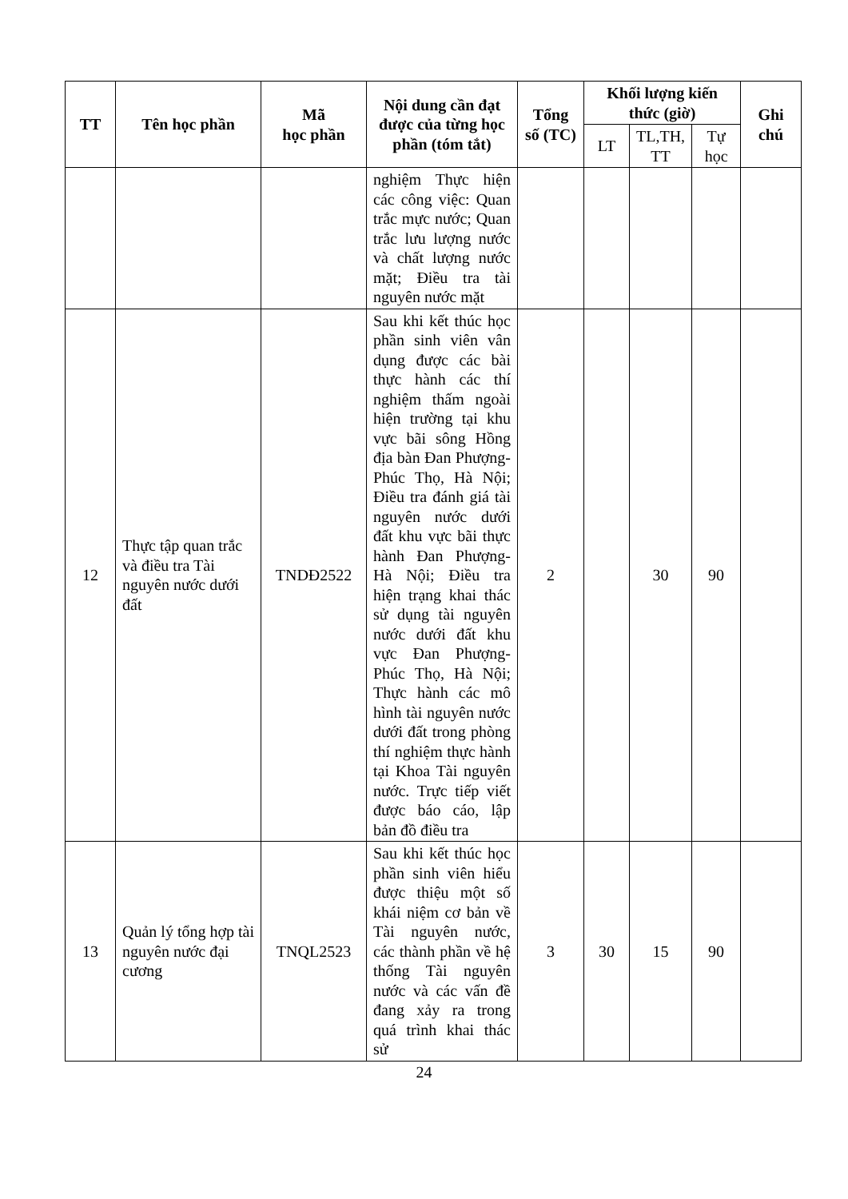| TT | Tên học phần | Mã học phần | Nội dung cần đạt được của từng học phần (tóm tắt) | Tổng số (TC) | Khối lượng kiến thức (giờ) | | | Ghi chú |
| --- | --- | --- | --- | --- | --- | --- | --- | --- |
| | | | | | LT | TL,TH, TT | Tự học | |
| | | | nghiệm Thực hiện các công việc: Quan trắc mực nước; Quan trắc lưu lượng nước và chất lượng nước mặt; Điều tra tài nguyên nước mặt | | | | | |
| 12 | Thực tập quan trắc và điều tra Tài nguyên nước dưới đất | TNDĐ2522 | Sau khi kết thúc học phần sinh viên vân dụng được các bài thực hành các thí nghiệm thấm ngoài hiện trường tại khu vực bãi sông Hồng địa bàn Đan Phượng- Phúc Thọ, Hà Nội; Điều tra đánh giá tài nguyên nước dưới đất khu vực bãi thực hành Đan Phượng- Hà Nội; Điều tra hiện trạng khai thác sử dụng tài nguyên nước dưới đất khu vực Đan Phượng- Phúc Thọ, Hà Nội; Thực hành các mô hình tài nguyên nước dưới đất trong phòng thí nghiệm thực hành tại Khoa Tài nguyên nước. Trực tiếp viết được báo cáo, lập bản đồ điều tra | 2 | | 30 | 90 | |
| 13 | Quản lý tổng hợp tài nguyên nước đại cương | TNQL2523 | Sau khi kết thúc học phần sinh viên hiểu được thiệu một số khái niệm cơ bản về Tài nguyên nước, các thành phần về hệ thống Tài nguyên nước và các vấn đề đang xảy ra trong quá trình khai thác sử | 3 | 30 | 15 | 90 | |
24